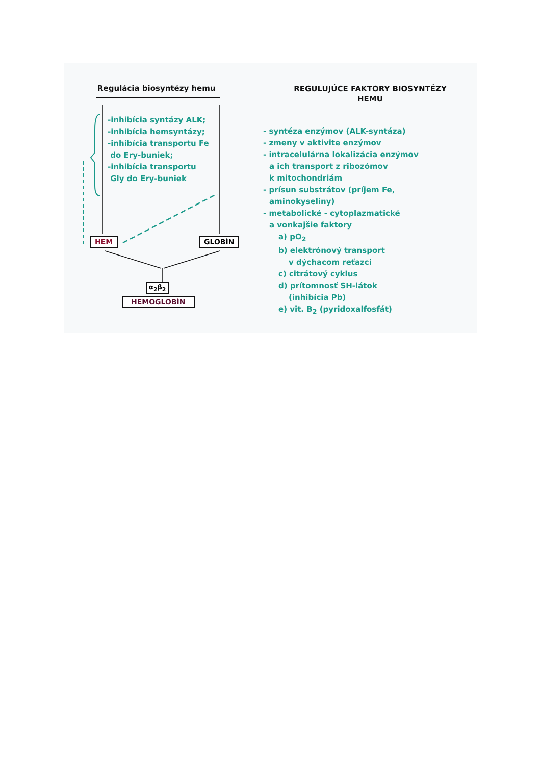Regulácia biosyntézy hemu
-inhibícia syntázy ALK;
-inhibícia hemsyntázy;
-inhibícia transportu Fe
do Ery-buniek;
-inhibícia transportu
Gly do Ery-buniek
HEM GLOBÍN
α<sub>2</sub>β<sub>2</sub>
HEMOGLOBÍN
REGULUJÚCE FAKTORY BIOSYNTÉZY
HEMU
- syntéza enzýmov (ALK-syntáza)
- zmeny v aktivite enzýmov
- intracelulárna lokalizácia enzýmov
a ich transport z ribozómov
k mitochondriám
- prísun substrátov (príjem Fe,
aminokyseliny)
- metabolické - cytoplazmatické
a vonkajšie faktory
a) pO<sub>2</sub>
b) elektrónový transport
v dýchacom reťazci
c) citrátový cyklus
d) prítomnosť SH-látok
(inhibícia Pb)
e) vit. B<sub>2</sub> (pyridoxalfosfát)